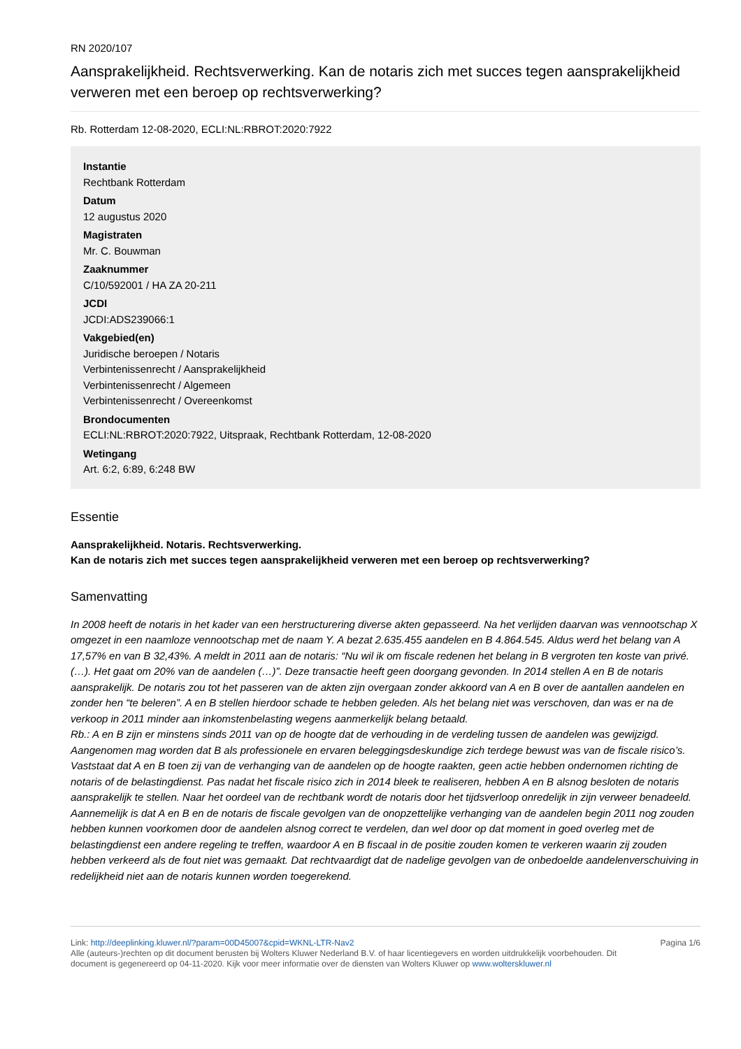RN 2020/107
Aansprakelijkheid. Rechtsverwerking. Kan de notaris zich met succes tegen aansprakelijkheid verweren met een beroep op rechtsverwerking?
Rb. Rotterdam 12-08-2020, ECLI:NL:RBROT:2020:7922
Instantie
Rechtbank Rotterdam
Datum
12 augustus 2020
Magistraten
Mr. C. Bouwman
Zaaknummer
C/10/592001 / HA ZA 20-211
JCDI
JCDI:ADS239066:1
Vakgebied(en)
Juridische beroepen / Notaris
Verbintenissenrecht / Aansprakelijkheid
Verbintenissenrecht / Algemeen
Verbintenissenrecht / Overeenkomst
Brondocumenten
ECLI:NL:RBROT:2020:7922, Uitspraak, Rechtbank Rotterdam, 12-08-2020
Wetingang
Art. 6:2, 6:89, 6:248 BW
Essentie
Aansprakelijkheid. Notaris. Rechtsverwerking.
Kan de notaris zich met succes tegen aansprakelijkheid verweren met een beroep op rechtsverwerking?
Samenvatting
In 2008 heeft de notaris in het kader van een herstructurering diverse akten gepasseerd. Na het verlijden daarvan was vennootschap X omgezet in een naamloze vennootschap met de naam Y. A bezat 2.635.455 aandelen en B 4.864.545. Aldus werd het belang van A 17,57% en van B 32,43%. A meldt in 2011 aan de notaris: “Nu wil ik om fiscale redenen het belang in B vergroten ten koste van privé. (…). Het gaat om 20% van de aandelen (…)”. Deze transactie heeft geen doorgang gevonden. In 2014 stellen A en B de notaris aansprakelijk. De notaris zou tot het passeren van de akten zijn overgaan zonder akkoord van A en B over de aantallen aandelen en zonder hen “te beleren”. A en B stellen hierdoor schade te hebben geleden. Als het belang niet was verschoven, dan was er na de verkoop in 2011 minder aan inkomstenbelasting wegens aanmerkelijk belang betaald.
Rb.: A en B zijn er minstens sinds 2011 van op de hoogte dat de verhouding in de verdeling tussen de aandelen was gewijzigd. Aangenomen mag worden dat B als professionele en ervaren beleggingsdeskundige zich terdege bewust was van de fiscale risico’s. Vaststaat dat A en B toen zij van de verhanging van de aandelen op de hoogte raakten, geen actie hebben ondernomen richting de notaris of de belastingdienst. Pas nadat het fiscale risico zich in 2014 bleek te realiseren, hebben A en B alsnog besloten de notaris aansprakelijk te stellen. Naar het oordeel van de rechtbank wordt de notaris door het tijdsverloop onredelijk in zijn verweer benadeeld. Aannemelijk is dat A en B en de notaris de fiscale gevolgen van de onopzettelijke verhanging van de aandelen begin 2011 nog zouden hebben kunnen voorkomen door de aandelen alsnog correct te verdelen, dan wel door op dat moment in goed overleg met de belastingdienst een andere regeling te treffen, waardoor A en B fiscaal in de positie zouden komen te verkeren waarin zij zouden hebben verkeerd als de fout niet was gemaakt. Dat rechtvaardigt dat de nadelige gevolgen van de onbedoelde aandelenverschuiving in redelijkheid niet aan de notaris kunnen worden toegerekend.
Link: http://deeplinking.kluwer.nl/?param=00D45007&cpid=WKNL-LTR-Nav2
Alle (auteurs-)rechten op dit document berusten bij Wolters Kluwer Nederland B.V. of haar licentiegevers en worden uitdrukkelijk voorbehouden. Dit document is gegenereerd op 04-11-2020. Kijk voor meer informatie over de diensten van Wolters Kluwer op www.wolterskluwer.nl
Pagina 1/6